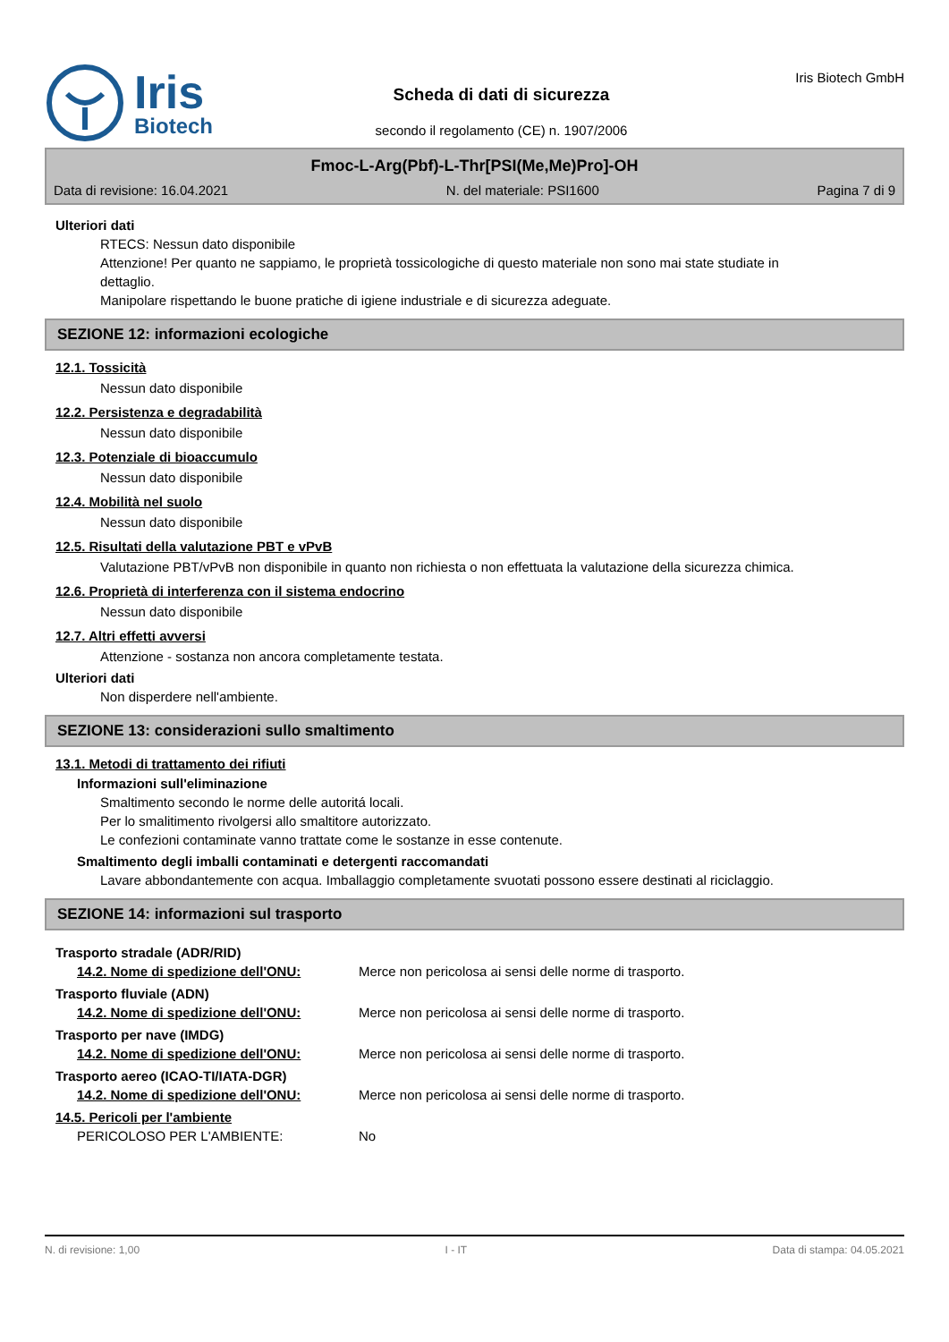Iris
Biotech
Scheda di dati di sicurezza
secondo il regolamento (CE) n. 1907/2006
Iris Biotech GmbH
Fmoc-L-Arg(Pbf)-L-Thr[PSI(Me,Me)Pro]-OH
Data di revisione: 16.04.2021 N. del materiale: PSI1600 Pagina 7 di 9
Ulteriori dati
RTECS: Nessun dato disponibile
Attenzione! Per quanto ne sappiamo, le proprietà tossicologiche di questo materiale non sono mai state studiate in dettaglio.
Manipolare rispettando le buone pratiche di igiene industriale e di sicurezza adeguate.
SEZIONE 12: informazioni ecologiche
12.1. Tossicità
Nessun dato disponibile
12.2. Persistenza e degradabilità
Nessun dato disponibile
12.3. Potenziale di bioaccumulo
Nessun dato disponibile
12.4. Mobilità nel suolo
Nessun dato disponibile
12.5. Risultati della valutazione PBT e vPvB
Valutazione PBT/vPvB non disponibile in quanto non richiesta o non effettuata la valutazione della sicurezza chimica.
12.6. Proprietà di interferenza con il sistema endocrino
Nessun dato disponibile
12.7. Altri effetti avversi
Attenzione - sostanza non ancora completamente testata.
Ulteriori dati
Non disperdere nell'ambiente.
SEZIONE 13: considerazioni sullo smaltimento
13.1. Metodi di trattamento dei rifiuti
Informazioni sull'eliminazione
Smaltimento secondo le norme delle autoritá locali.
Per lo smalitimento rivolgersi allo smaltitore autorizzato.
Le confezioni contaminate vanno trattate come le sostanze in esse contenute.
Smaltimento degli imballi contaminati e detergenti raccomandati
Lavare abbondantemente con acqua. Imballaggio completamente svuotati possono essere destinati al riciclaggio.
SEZIONE 14: informazioni sul trasporto
Trasporto stradale (ADR/RID)
14.2. Nome di spedizione dell'ONU: Merce non pericolosa ai sensi delle norme di trasporto.
Trasporto fluviale (ADN)
14.2. Nome di spedizione dell'ONU: Merce non pericolosa ai sensi delle norme di trasporto.
Trasporto per nave (IMDG)
14.2. Nome di spedizione dell'ONU: Merce non pericolosa ai sensi delle norme di trasporto.
Trasporto aereo (ICAO-TI/IATA-DGR)
14.2. Nome di spedizione dell'ONU: Merce non pericolosa ai sensi delle norme di trasporto.
14.5. Pericoli per l'ambiente
PERICOLOSO PER L'AMBIENTE: No
N. di revisione: 1,00 I - IT Data di stampa: 04.05.2021